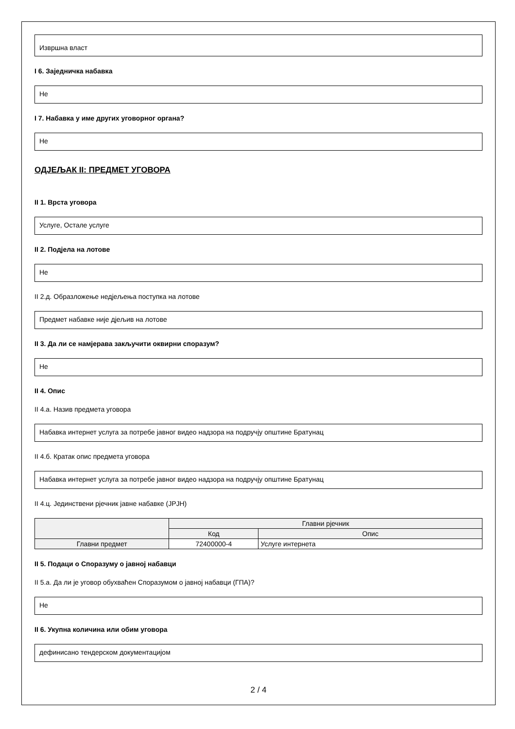Извршна власт
I 6. Заједничка набавка
Не
I 7. Набавка у име других уговорног органа?
Не
ОДЈЕЉАК II: ПРЕДМЕТ УГОВОРА
II 1. Врста уговора
Услуге, Остале услуге
II 2. Подјела на лотове
Не
II 2.д. Образложење недјељења поступка на лотове
Предмет набавке није дјељив на лотове
II 3. Да ли се намјерава закључити оквирни споразум?
Не
II 4. Опис
II 4.а. Назив предмета уговора
Набавка интернет услуга за потребе јавног видео надзора на подручју општине Братунац
II 4.б. Кратак опис предмета уговора
Набавка интернет услуга за потребе јавног видео надзора на подручју општине Братунац
II 4.ц. Јединствени рјечник јавне набавке (ЈРЈН)
| | Главни рјечник | |
| --- | --- | --- |
| | Код | Опис |
| Главни предмет | 72400000-4 | Услуге интернета |
II 5. Подаци о Споразуму о јавној набавци
II 5.а. Да ли је уговор обухваћен Споразумом о јавној набавци (ГПА)?
Не
II 6. Укупна количина или обим уговора
дефинисано тендерском документацијом
2 / 4